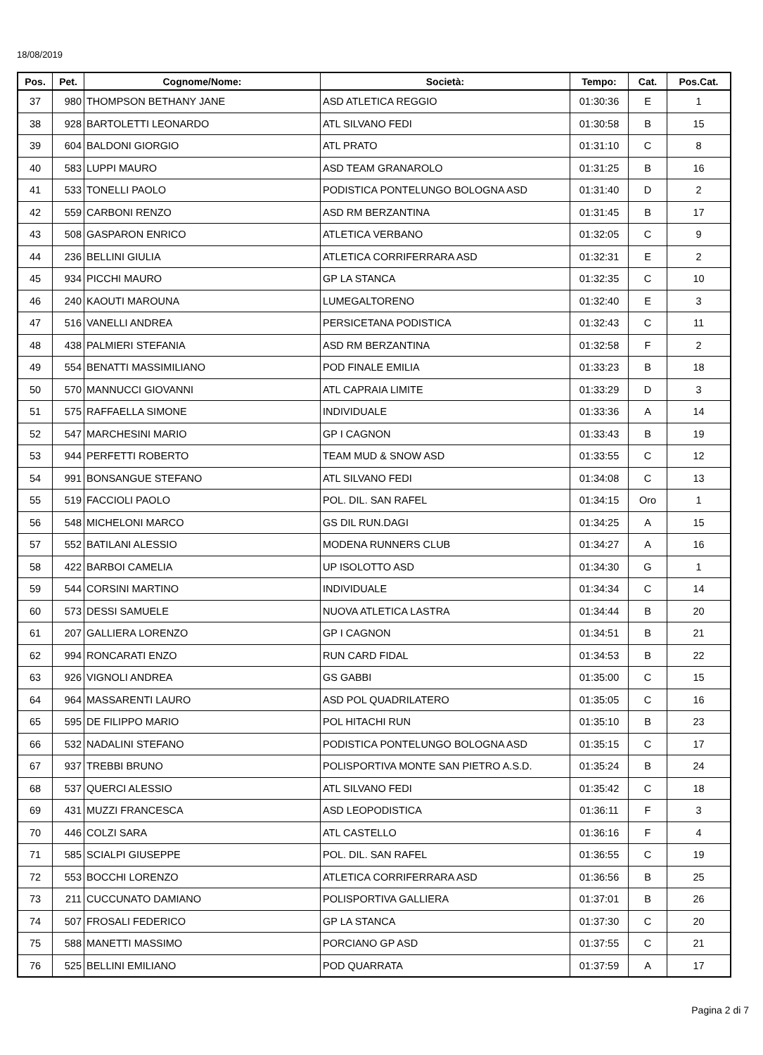18/08/2019
| Pos. | Pet. | Cognome/Nome: | Società: | Tempo: | Cat. | Pos.Cat. |
| --- | --- | --- | --- | --- | --- | --- |
| 37 | 980 | THOMPSON BETHANY JANE | ASD ATLETICA REGGIO | 01:30:36 | E | 1 |
| 38 | 928 | BARTOLETTI LEONARDO | ATL SILVANO FEDI | 01:30:58 | B | 15 |
| 39 | 604 | BALDONI GIORGIO | ATL PRATO | 01:31:10 | C | 8 |
| 40 | 583 | LUPPI MAURO | ASD TEAM GRANAROLO | 01:31:25 | B | 16 |
| 41 | 533 | TONELLI PAOLO | PODISTICA PONTELUNGO BOLOGNA ASD | 01:31:40 | D | 2 |
| 42 | 559 | CARBONI RENZO | ASD RM BERZANTINA | 01:31:45 | B | 17 |
| 43 | 508 | GASPARON ENRICO | ATLETICA VERBANO | 01:32:05 | C | 9 |
| 44 | 236 | BELLINI GIULIA | ATLETICA CORRIFERRARA ASD | 01:32:31 | E | 2 |
| 45 | 934 | PICCHI MAURO | GP LA STANCA | 01:32:35 | C | 10 |
| 46 | 240 | KAOUTI MAROUNA | LUMEGALTORENO | 01:32:40 | E | 3 |
| 47 | 516 | VANELLI ANDREA | PERSICETANA PODISTICA | 01:32:43 | C | 11 |
| 48 | 438 | PALMIERI STEFANIA | ASD RM BERZANTINA | 01:32:58 | F | 2 |
| 49 | 554 | BENATTI MASSIMILIANO | POD FINALE EMILIA | 01:33:23 | B | 18 |
| 50 | 570 | MANNUCCI GIOVANNI | ATL CAPRAIA LIMITE | 01:33:29 | D | 3 |
| 51 | 575 | RAFFAELLA SIMONE | INDIVIDUALE | 01:33:36 | A | 14 |
| 52 | 547 | MARCHESINI MARIO | GP I CAGNON | 01:33:43 | B | 19 |
| 53 | 944 | PERFETTI ROBERTO | TEAM MUD & SNOW ASD | 01:33:55 | C | 12 |
| 54 | 991 | BONSANGUE STEFANO | ATL SILVANO FEDI | 01:34:08 | C | 13 |
| 55 | 519 | FACCIOLI PAOLO | POL. DIL. SAN RAFEL | 01:34:15 | Oro | 1 |
| 56 | 548 | MICHELONI MARCO | GS DIL RUN.DAGI | 01:34:25 | A | 15 |
| 57 | 552 | BATILANI ALESSIO | MODENA RUNNERS CLUB | 01:34:27 | A | 16 |
| 58 | 422 | BARBOI CAMELIA | UP ISOLOTTO ASD | 01:34:30 | G | 1 |
| 59 | 544 | CORSINI MARTINO | INDIVIDUALE | 01:34:34 | C | 14 |
| 60 | 573 | DESSI SAMUELE | NUOVA ATLETICA LASTRA | 01:34:44 | B | 20 |
| 61 | 207 | GALLIERA LORENZO | GP I CAGNON | 01:34:51 | B | 21 |
| 62 | 994 | RONCARATI ENZO | RUN CARD FIDAL | 01:34:53 | B | 22 |
| 63 | 926 | VIGNOLI ANDREA | GS GABBI | 01:35:00 | C | 15 |
| 64 | 964 | MASSARENTI LAURO | ASD POL QUADRILATERO | 01:35:05 | C | 16 |
| 65 | 595 | DE FILIPPO MARIO | POL HITACHI RUN | 01:35:10 | B | 23 |
| 66 | 532 | NADALINI STEFANO | PODISTICA PONTELUNGO BOLOGNA ASD | 01:35:15 | C | 17 |
| 67 | 937 | TREBBI BRUNO | POLISPORTIVA MONTE SAN PIETRO A.S.D. | 01:35:24 | B | 24 |
| 68 | 537 | QUERCI ALESSIO | ATL SILVANO FEDI | 01:35:42 | C | 18 |
| 69 | 431 | MUZZI FRANCESCA | ASD LEOPODISTICA | 01:36:11 | F | 3 |
| 70 | 446 | COLZI SARA | ATL CASTELLO | 01:36:16 | F | 4 |
| 71 | 585 | SCIALPI GIUSEPPE | POL. DIL. SAN RAFEL | 01:36:55 | C | 19 |
| 72 | 553 | BOCCHI LORENZO | ATLETICA CORRIFERRARA ASD | 01:36:56 | B | 25 |
| 73 | 211 | CUCCUNATO DAMIANO | POLISPORTIVA GALLIERA | 01:37:01 | B | 26 |
| 74 | 507 | FROSALI FEDERICO | GP LA STANCA | 01:37:30 | C | 20 |
| 75 | 588 | MANETTI MASSIMO | PORCIANO GP ASD | 01:37:55 | C | 21 |
| 76 | 525 | BELLINI EMILIANO | POD QUARRATA | 01:37:59 | A | 17 |
Pagina 2 di 7